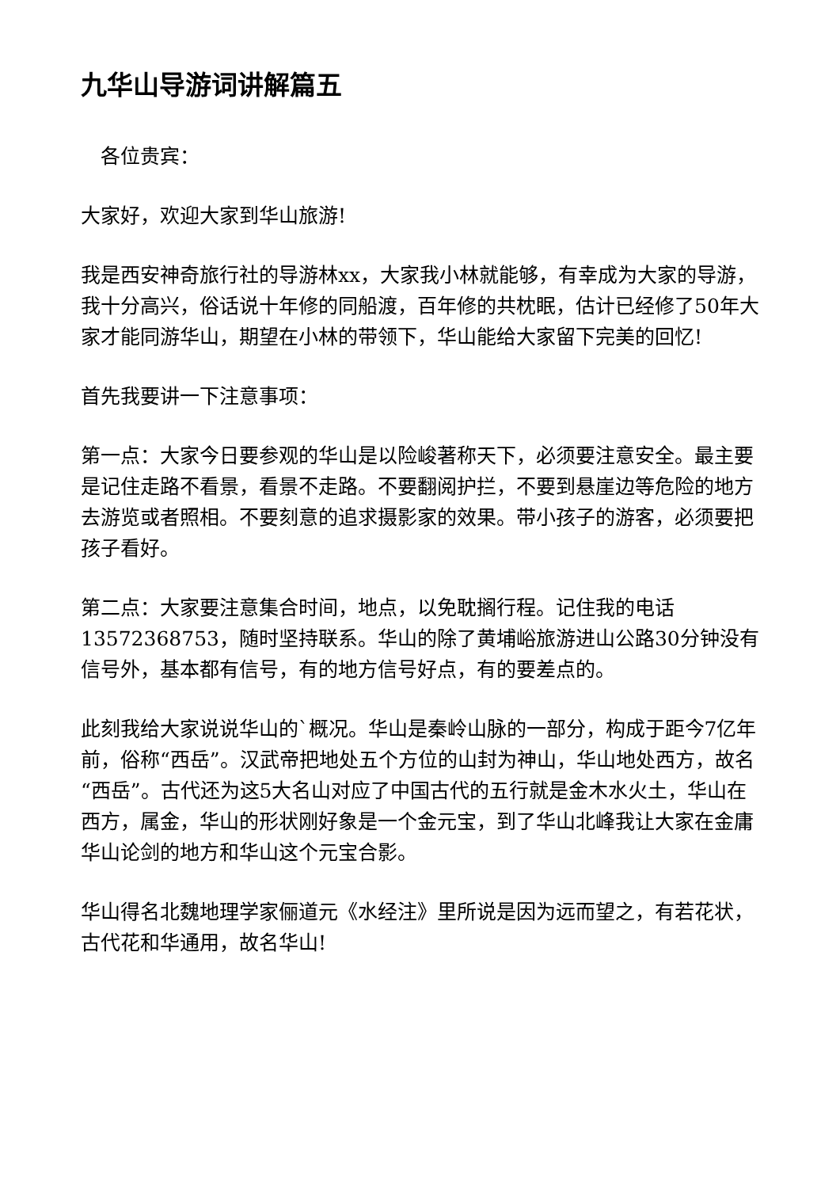九华山导游词讲解篇五
　各位贵宾：
大家好，欢迎大家到华山旅游!
我是西安神奇旅行社的导游林xx，大家我小林就能够，有幸成为大家的导游，我十分高兴，俗话说十年修的同船渡，百年修的共枕眠，估计已经修了50年大家才能同游华山，期望在小林的带领下，华山能给大家留下完美的回忆!
首先我要讲一下注意事项：
第一点：大家今日要参观的华山是以险峻著称天下，必须要注意安全。最主要是记住走路不看景，看景不走路。不要翻阅护拦，不要到悬崖边等危险的地方去游览或者照相。不要刻意的追求摄影家的效果。带小孩子的游客，必须要把孩子看好。
第二点：大家要注意集合时间，地点，以免耽搁行程。记住我的电话13572368753，随时坚持联系。华山的除了黄埔峪旅游进山公路30分钟没有信号外，基本都有信号，有的地方信号好点，有的要差点的。
此刻我给大家说说华山的`概况。华山是秦岭山脉的一部分，构成于距今7亿年前，俗称“西岳”。汉武帝把地处五个方位的山封为神山，华山地处西方，故名“西岳”。古代还为这5大名山对应了中国古代的五行就是金木水火土，华山在西方，属金，华山的形状刚好象是一个金元宝，到了华山北峰我让大家在金庸华山论剑的地方和华山这个元宝合影。
华山得名北魏地理学家俪道元《水经注》里所说是因为远而望之，有若花状，古代花和华通用，故名华山!